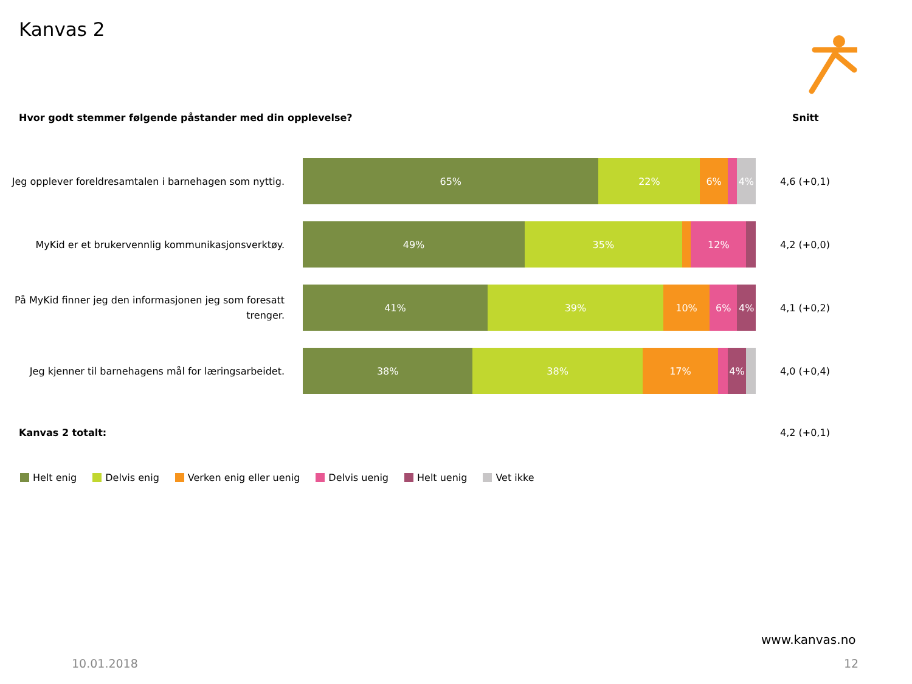Kanvas 2
Hvor godt stemmer følgende påstander med din opplevelse?
Snitt
Jeg opplever foreldresamtalen i barnehagen som nyttig.
65% 22% 6% 4%
4,6 (+0,1)
MyKid er et brukervennlig kommunikasjonsverktøy.
49% 35% 12%
4,2 (+0,0)
På MyKid finner jeg den informasjonen jeg som foresatt trenger.
41% 39% 10% 6% 4%
4,1 (+0,2)
Jeg kjenner til barnehagens mål for læringsarbeidet.
38% 38% 17% 4%
4,0 (+0,4)
Kanvas 2 totalt: 4,2 (+0,1)
Helt enig Delvis enig Verken enig eller uenig Delvis uenig Helt uenig Vet ikke
www.kanvas.no
10.01.2018 12